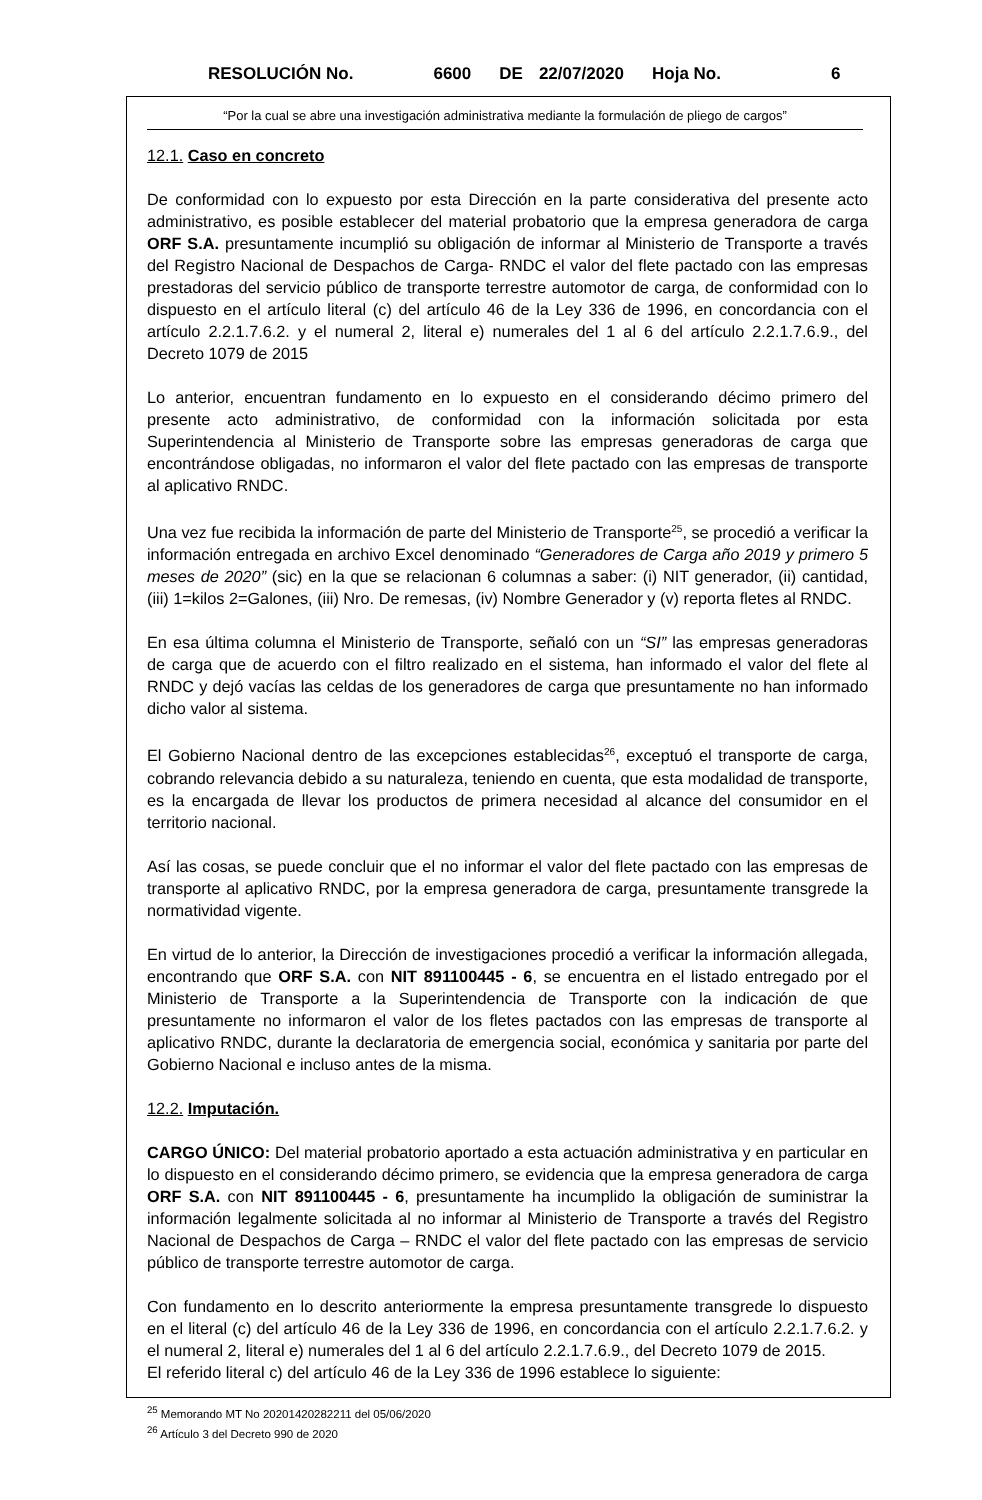RESOLUCIÓN No. 6600 DE 22/07/2020 Hoja No. 6
“Por la cual se abre una investigación administrativa mediante la formulación de pliego de cargos”
12.1. Caso en concreto
De conformidad con lo expuesto por esta Dirección en la parte considerativa del presente acto administrativo, es posible establecer del material probatorio que la empresa generadora de carga ORF S.A. presuntamente incumplió su obligación de informar al Ministerio de Transporte a través del Registro Nacional de Despachos de Carga- RNDC el valor del flete pactado con las empresas prestadoras del servicio público de transporte terrestre automotor de carga, de conformidad con lo dispuesto en el artículo literal (c) del artículo 46 de la Ley 336 de 1996, en concordancia con el artículo 2.2.1.7.6.2. y el numeral 2, literal e) numerales del 1 al 6 del artículo 2.2.1.7.6.9., del Decreto 1079 de 2015
Lo anterior, encuentran fundamento en lo expuesto en el considerando décimo primero del presente acto administrativo, de conformidad con la información solicitada por esta Superintendencia al Ministerio de Transporte sobre las empresas generadoras de carga que encontrándose obligadas, no informaron el valor del flete pactado con las empresas de transporte al aplicativo RNDC.
Una vez fue recibida la información de parte del Ministerio de Transporte<sup>25</sup>, se procedió a verificar la información entregada en archivo Excel denominado “Generadores de Carga año 2019 y primero 5 meses de 2020” (sic) en la que se relacionan 6 columnas a saber: (i) NIT generador, (ii) cantidad, (iii) 1=kilos 2=Galones, (iii) Nro. De remesas, (iv) Nombre Generador y (v) reporta fletes al RNDC.
En esa última columna el Ministerio de Transporte, señaló con un “SI” las empresas generadoras de carga que de acuerdo con el filtro realizado en el sistema, han informado el valor del flete al RNDC y dejó vacías las celdas de los generadores de carga que presuntamente no han informado dicho valor al sistema.
El Gobierno Nacional dentro de las excepciones establecidas<sup>26</sup>, exceptuó el transporte de carga, cobrando relevancia debido a su naturaleza, teniendo en cuenta, que esta modalidad de transporte, es la encargada de llevar los productos de primera necesidad al alcance del consumidor en el territorio nacional.
Así las cosas, se puede concluir que el no informar el valor del flete pactado con las empresas de transporte al aplicativo RNDC, por la empresa generadora de carga, presuntamente transgrede la normatividad vigente.
En virtud de lo anterior, la Dirección de investigaciones procedió a verificar la información allegada, encontrando que ORF S.A. con NIT 891100445 - 6, se encuentra en el listado entregado por el Ministerio de Transporte a la Superintendencia de Transporte con la indicación de que presuntamente no informaron el valor de los fletes pactados con las empresas de transporte al aplicativo RNDC, durante la declaratoria de emergencia social, económica y sanitaria por parte del Gobierno Nacional e incluso antes de la misma.
12.2. Imputación.
CARGO ÚNICO: Del material probatorio aportado a esta actuación administrativa y en particular en lo dispuesto en el considerando décimo primero, se evidencia que la empresa generadora de carga ORF S.A. con NIT 891100445 - 6, presuntamente ha incumplido la obligación de suministrar la información legalmente solicitada al no informar al Ministerio de Transporte a través del Registro Nacional de Despachos de Carga – RNDC el valor del flete pactado con las empresas de servicio público de transporte terrestre automotor de carga.
Con fundamento en lo descrito anteriormente la empresa presuntamente transgrede lo dispuesto en el literal (c) del artículo 46 de la Ley 336 de 1996, en concordancia con el artículo 2.2.1.7.6.2. y el numeral 2, literal e) numerales del 1 al 6 del artículo 2.2.1.7.6.9., del Decreto 1079 de 2015.
El referido literal c) del artículo 46 de la Ley 336 de 1996 establece lo siguiente:
<sup>25</sup> Memorando MT No 20201420282211 del 05/06/2020
<sup>26</sup> Artículo 3 del Decreto 990 de 2020